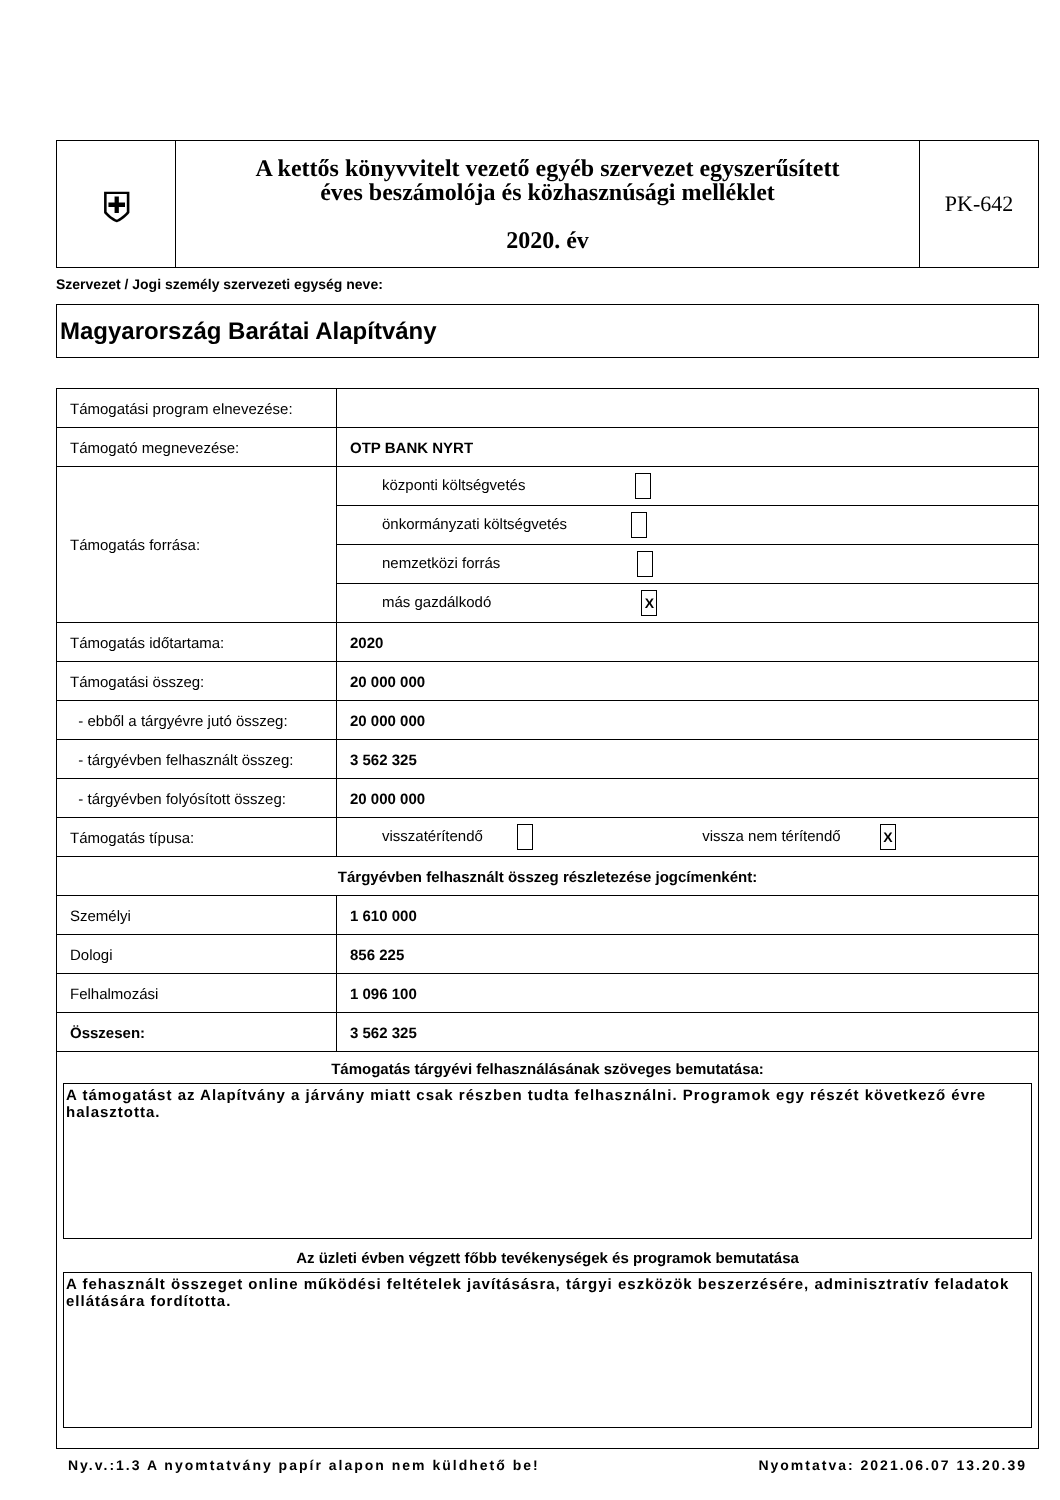| ⛨ | A kettős könyvvitelt vezető egyéb szervezet egyszerűsített éves beszámolója és közhasznúsági melléklet 2020. év | PK-642 |
Szervezet / Jogi személy szervezeti egység neve:
Magyarország Barátai Alapítvány
| Támogatási program elnevezése: | |
| Támogató megnevezése: | OTP BANK NYRT |
| Támogatás forrása: | központi költségvetés |
| | önkormányzati költségvetés |
| | nemzetközi forrás |
| | más gazdálkodó X |
| Támogatás időtartama: | 2020 |
| Támogatási összeg: | 20 000 000 |
| - ebből a tárgyévre jutó összeg: | 20 000 000 |
| - tárgyévben felhasznált összeg: | 3 562 325 |
| - tárgyévben folyósított összeg: | 20 000 000 |
| Támogatás típusa: | visszatérítendő vissza nem térítendő X |
| Tárgyévben felhasznált összeg részletezése jogcímenként: | |
| Személyi | 1 610 000 |
| Dologi | 856 225 |
| Felhalmozási | 1 096 100 |
| Összesen: | 3 562 325 |
| Támogatás tárgyévi felhasználásának szöveges bemutatása: A támogatást az Alapítvány a járvány miatt csak részben tudta felhasználni. Programok egy részét következő évre halasztotta. Az üzleti évben végzett főbb tevékenységek és programok bemutatása A fehasznált összeget online működési feltételek javításásra, tárgyi eszközök beszerzésére, adminisztratív feladatok ellátására fordította. | |
Ny.v.:1.3 A nyomtatvány papír alapon nem küldhető be! Nyomtatva: 2021.06.07 13.20.39